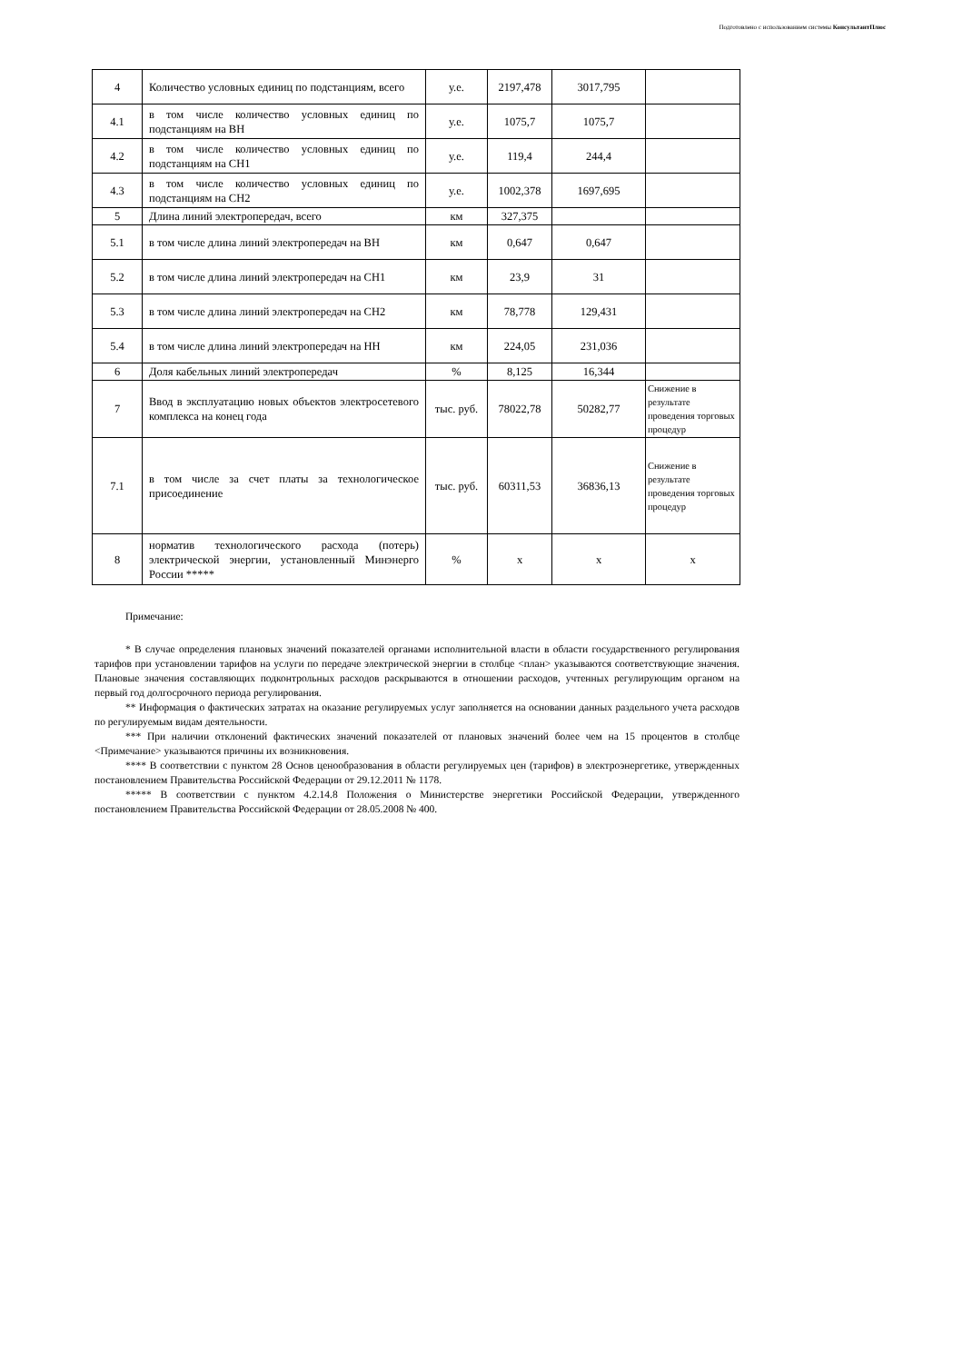Подготовлено с использованием системы КонсультантПлюс
| 4 | Количество условных единиц по подстанциям, всего | у.е. | 2197,478 | 3017,795 | |
| 4.1 | в том числе количество условных единиц по подстанциям на ВН | у.е. | 1075,7 | 1075,7 | |
| 4.2 | в том числе количество условных единиц по подстанциям на СН1 | у.е. | 119,4 | 244,4 | |
| 4.3 | в том числе количество условных единиц по подстанциям на СН2 | у.е. | 1002,378 | 1697,695 | |
| 5 | Длина линий электропередач, всего | км | 327,375 | | |
| 5.1 | в том числе длина линий электропередач на ВН | км | 0,647 | 0,647 | |
| 5.2 | в том числе длина линий электропередач на СН1 | км | 23,9 | 31 | |
| 5.3 | в том числе длина линий электропередач на СН2 | км | 78,778 | 129,431 | |
| 5.4 | в том числе длина линий электропередач на НН | км | 224,05 | 231,036 | |
| 6 | Доля кабельных линий электропередач | % | 8,125 | 16,344 | |
| 7 | Ввод в эксплуатацию новых объектов электросетевого комплекса на конец года | тыс. руб. | 78022,78 | 50282,77 | Снижение в результате проведения торговых процедур |
| 7.1 | в том числе за счет платы за технологическое присоединение | тыс. руб. | 60311,53 | 36836,13 | Снижение в результате проведения торговых процедур |
| 8 | норматив технологического расхода (потерь) электрической энергии, установленный Минэнерго России ***** | % | х | х | х |
Примечание:
* В случае определения плановых значений показателей органами исполнительной власти в области государственного регулирования тарифов при установлении тарифов на услуги по передаче электрической энергии в столбце <план> указываются соответствующие значения. Плановые значения составляющих подконтрольных расходов раскрываются в отношении расходов, учтенных регулирующим органом на первый год долгосрочного периода регулирования.
** Информация о фактических затратах на оказание регулируемых услуг заполняется на основании данных раздельного учета расходов по регулируемым видам деятельности.
*** При наличии отклонений фактических значений показателей от плановых значений более чем на 15 процентов в столбце <Примечание> указываются причины их возникновения.
**** В соответствии с пунктом 28 Основ ценообразования в области регулируемых цен (тарифов) в электроэнергетике, утвержденных постановлением Правительства Российской Федерации от 29.12.2011 № 1178.
***** В соответствии с пунктом 4.2.14.8 Положения о Министерстве энергетики Российской Федерации, утвержденного постановлением Правительства Российской Федерации от 28.05.2008 № 400.